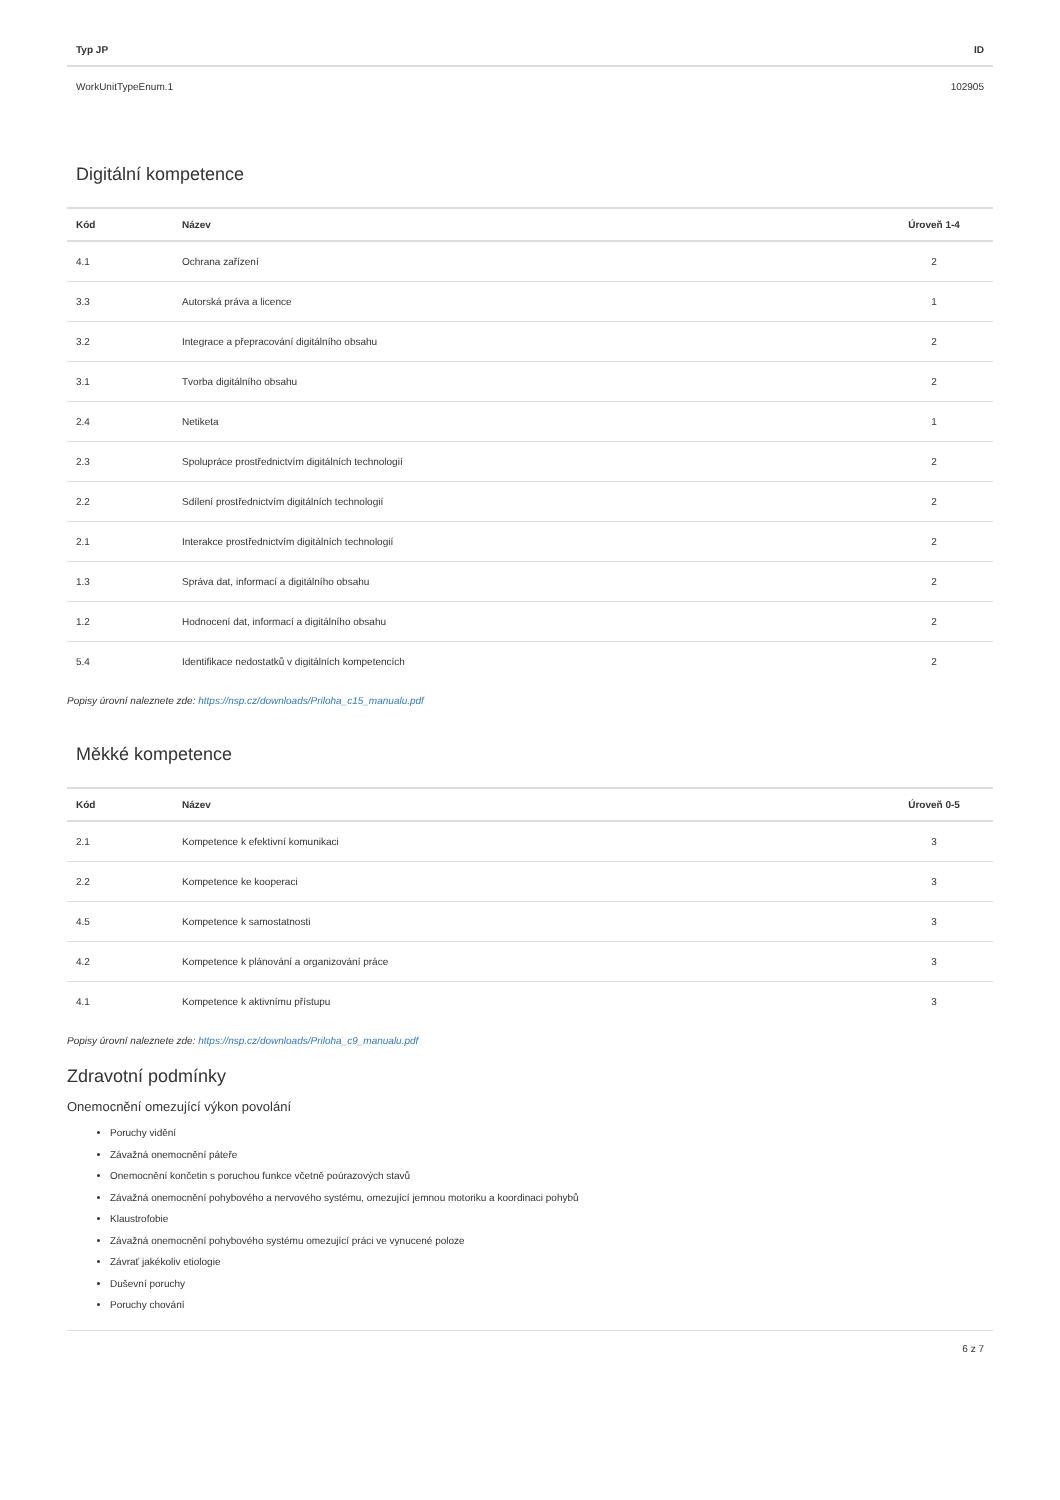| Typ JP | ID |
| --- | --- |
| WorkUnitTypeEnum.1 | 102905 |
Digitální kompetence
| Kód | Název | Úroveň 1-4 |
| --- | --- | --- |
| 4.1 | Ochrana zařízení | 2 |
| 3.3 | Autorská práva a licence | 1 |
| 3.2 | Integrace a přepracování digitálního obsahu | 2 |
| 3.1 | Tvorba digitálního obsahu | 2 |
| 2.4 | Netiketa | 1 |
| 2.3 | Spolupráce prostřednictvím digitálních technologií | 2 |
| 2.2 | Sdílení prostřednictvím digitálních technologií | 2 |
| 2.1 | Interakce prostřednictvím digitálních technologií | 2 |
| 1.3 | Správa dat, informací a digitálního obsahu | 2 |
| 1.2 | Hodnocení dat, informací a digitálního obsahu | 2 |
| 5.4 | Identifikace nedostatků v digitálních kompetencích | 2 |
Popisy úrovní naleznete zde: https://nsp.cz/downloads/Priloha_c15_manualu.pdf
Měkké kompetence
| Kód | Název | Úroveň 0-5 |
| --- | --- | --- |
| 2.1 | Kompetence k efektivní komunikaci | 3 |
| 2.2 | Kompetence ke kooperaci | 3 |
| 4.5 | Kompetence k samostatnosti | 3 |
| 4.2 | Kompetence k plánování a organizování práce | 3 |
| 4.1 | Kompetence k aktivnímu přístupu | 3 |
Popisy úrovní naleznete zde: https://nsp.cz/downloads/Priloha_c9_manualu.pdf
Zdravotní podmínky
Onemocnění omezující výkon povolání
Poruchy vidění
Závažná onemocnění páteře
Onemocnění končetin s poruchou funkce včetně poúrazových stavů
Závažná onemocnění pohybového a nervového systému, omezující jemnou motoriku a koordinaci pohybů
Klaustrofobie
Závažná onemocnění pohybového systému omezující práci ve vynucené poloze
Závrať jakékoliv etiologie
Duševní poruchy
Poruchy chování
6 z 7